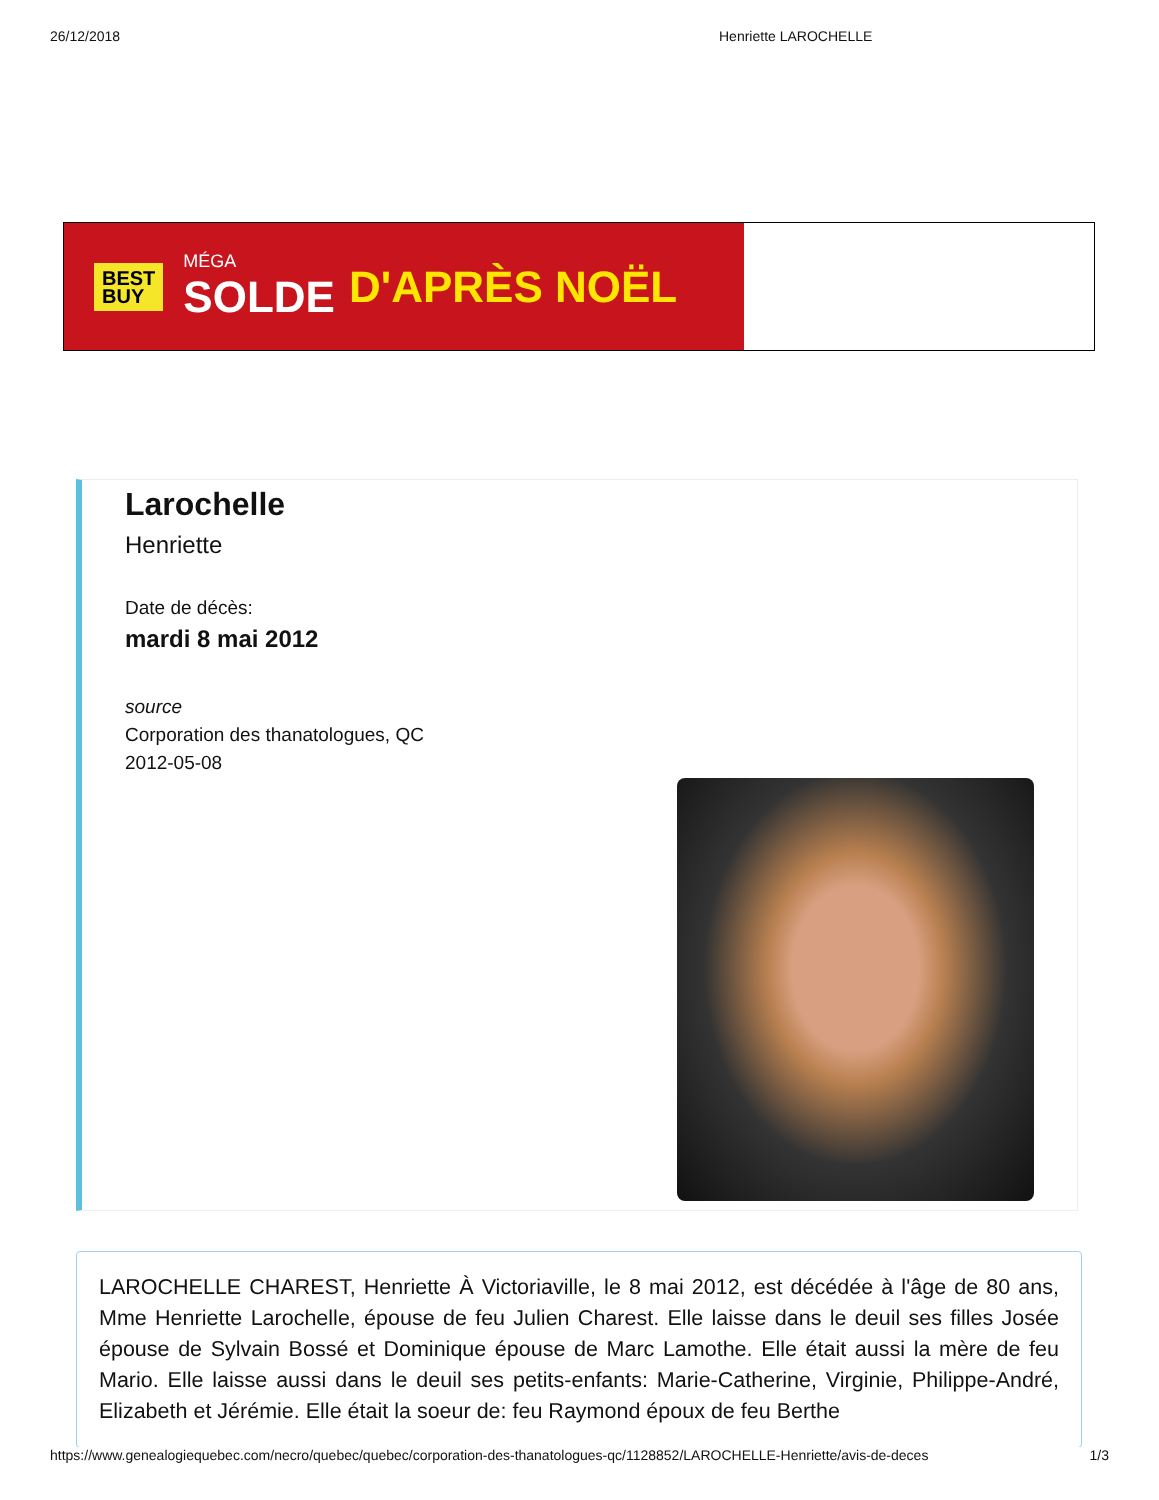26/12/2018 Henriette LAROCHELLE
BEST
BUY MÉGA
SOLDE D'APRÈS NOËL
Larochelle
Henriette
Date de décès:
mardi 8 mai 2012
source
Corporation des thanatologues, QC
2012-05-08
LAROCHELLE CHAREST, Henriette À Victoriaville, le 8 mai 2012, est décédée à l'âge de 80 ans, Mme Henriette Larochelle, épouse de feu Julien Charest. Elle laisse dans le deuil ses filles Josée épouse de Sylvain Bossé et Dominique épouse de Marc Lamothe. Elle était aussi la mère de feu Mario. Elle laisse aussi dans le deuil ses petits-enfants: Marie-Catherine, Virginie, Philippe-André, Elizabeth et Jérémie. Elle était la soeur de: feu Raymond époux de feu Berthe
https://www.genealogiequebec.com/necro/quebec/quebec/corporation-des-thanatologues-qc/1128852/LAROCHELLE-Henriette/avis-de-deces 1/3